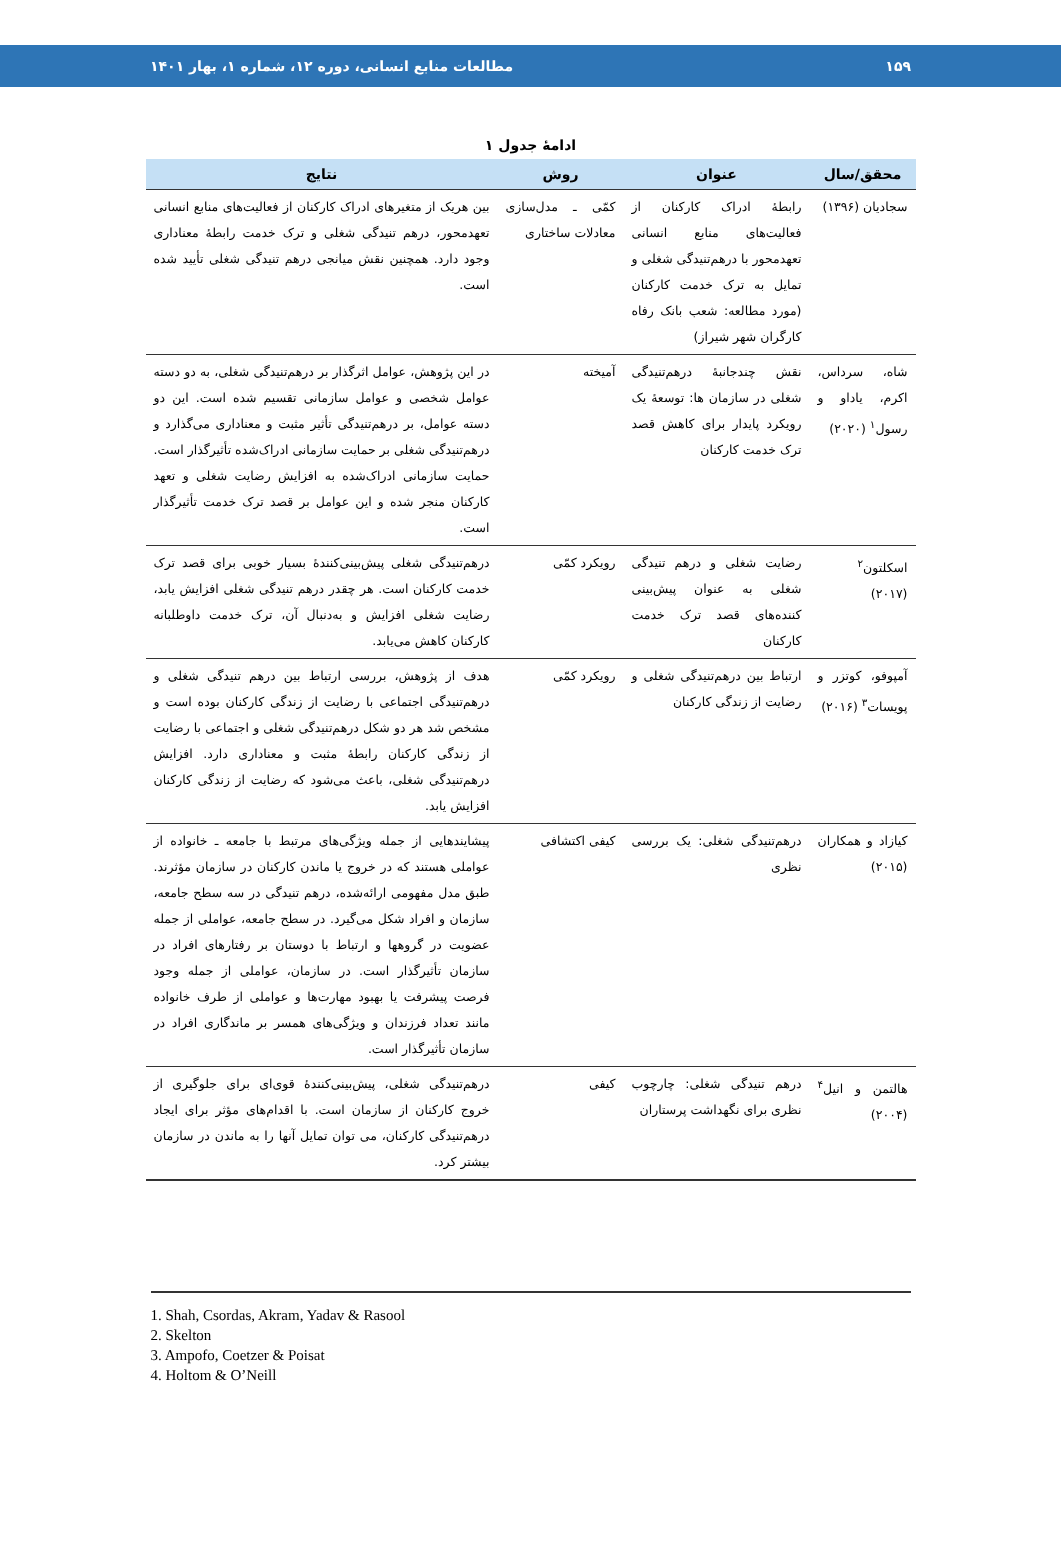۱۵۹ مطالعات منابع انسانی، دوره ۱۲، شماره ۱، بهار ۱۴۰۱
ادامهٔ جدول ۱
| محقق/سال | عنوان | روش | نتایج |
| --- | --- | --- | --- |
| سجادیان (۱۳۹۶) | رابطهٔ ادراک کارکنان از فعالیت‌های منابع انسانی تعهدمحور با درهم‌تنیدگی شغلی و تمایل به ترک خدمت کارکنان (مورد مطالعه: شعب بانک رفاه کارگران شهر شیراز) | کمّی ـ مدل‌سازی معادلات ساختاری | بین هریک از متغیرهای ادراک کارکنان از فعالیت‌های منابع انسانی تعهدمحور، درهم تنیدگی شغلی و ترک خدمت رابطهٔ معناداری وجود دارد. همچنین نقش میانجی درهم تنیدگی شغلی تأیید شده است. |
| شاه، سرداس، اکرم، یاداو و رسول<sup>۱</sup> (۲۰۲۰) | نقش چندجانبهٔ درهم‌تنیدگی شغلی در سازمان ها: توسعهٔ یک رویکرد پایدار برای کاهش قصد ترک خدمت کارکنان | آمیخته | در این پژوهش، عوامل اثرگذار بر درهم‌تنیدگی شغلی، به دو دسته عوامل شخصی و عوامل سازمانی تقسیم شده است. این دو دسته عوامل، بر درهم‌تنیدگی تأثیر مثبت و معناداری می‌گذارد و درهم‌تنیدگی شغلی بر حمایت سازمانی ادراک‌شده تأثیرگذار است. حمایت سازمانی ادراک‌شده به افزایش رضایت شغلی و تعهد کارکنان منجر شده و این عوامل بر قصد ترک خدمت تأثیرگذار است. |
| اسکلتون<sup>۲</sup> (۲۰۱۷) | رضایت شغلی و درهم تنیدگی شغلی به عنوان پیش‌بینی کننده‌های قصد ترک خدمت کارکنان | رویکرد کمّی | درهم‌تنیدگی شغلی پیش‌بینی‌کنندهٔ بسیار خوبی برای قصد ترک خدمت کارکنان است. هر چقدر درهم تنیدگی شغلی افزایش یابد، رضایت شغلی افزایش و به‌دنبال آن، ترک خدمت داوطلبانه کارکنان کاهش می‌یابد. |
| آمپوفو، کوتزر و پویسات<sup>۳</sup> (۲۰۱۶) | ارتباط بین درهم‌تنیدگی شغلی و رضایت از زندگی کارکنان | رویکرد کمّی | هدف از پژوهش، بررسی ارتباط بین درهم تنیدگی شغلی و درهم‌تنیدگی اجتماعی با رضایت از زندگی کارکنان بوده است و مشخص شد هر دو شکل درهم‌تنیدگی شغلی و اجتماعی با رضایت از زندگی کارکنان رابطهٔ مثبت و معناداری دارد. افزایش درهم‌تنیدگی شغلی، باعث می‌شود که رضایت از زندگی کارکنان افزایش یابد. |
| کیازاد و همکاران (۲۰۱۵) | درهم‌تنیدگی شغلی: یک بررسی نظری | کیفی اکتشافی | پیشایندهایی از جمله ویژگی‌های مرتبط با جامعه ـ خانواده از عواملی هستند که در خروج یا ماندن کارکنان در سازمان مؤثرند. طبق مدل مفهومی ارائه‌شده، درهم تنیدگی در سه سطح جامعه، سازمان و افراد شکل می‌گیرد. در سطح جامعه، عواملی از جمله عضویت در گروهها و ارتباط با دوستان بر رفتارهای افراد در سازمان تأثیرگذار است. در سازمان، عواملی از جمله وجود فرصت پیشرفت یا بهبود مهارت‌ها و عواملی از طرف خانواده مانند تعداد فرزندان و ویژگی‌های همسر بر ماندگاری افراد در سازمان تأثیرگذار است. |
| هالتمن و انیل<sup>۴</sup> (۲۰۰۴) | درهم تنیدگی شغلی: چارچوب نظری برای نگهداشت پرستاران | کیفی | درهم‌تنیدگی شغلی، پیش‌بینی‌کنندهٔ قوی‌ای برای جلوگیری از خروج کارکنان از سازمان است. با اقدام‌های مؤثر برای ایجاد درهم‌تنیدگی کارکنان، می توان تمایل آنها را به ماندن در سازمان بیشتر کرد. |
1. Shah, Csordas, Akram, Yadav & Rasool
2. Skelton
3. Ampofo, Coetzer & Poisat
4. Holtom & O’Neill